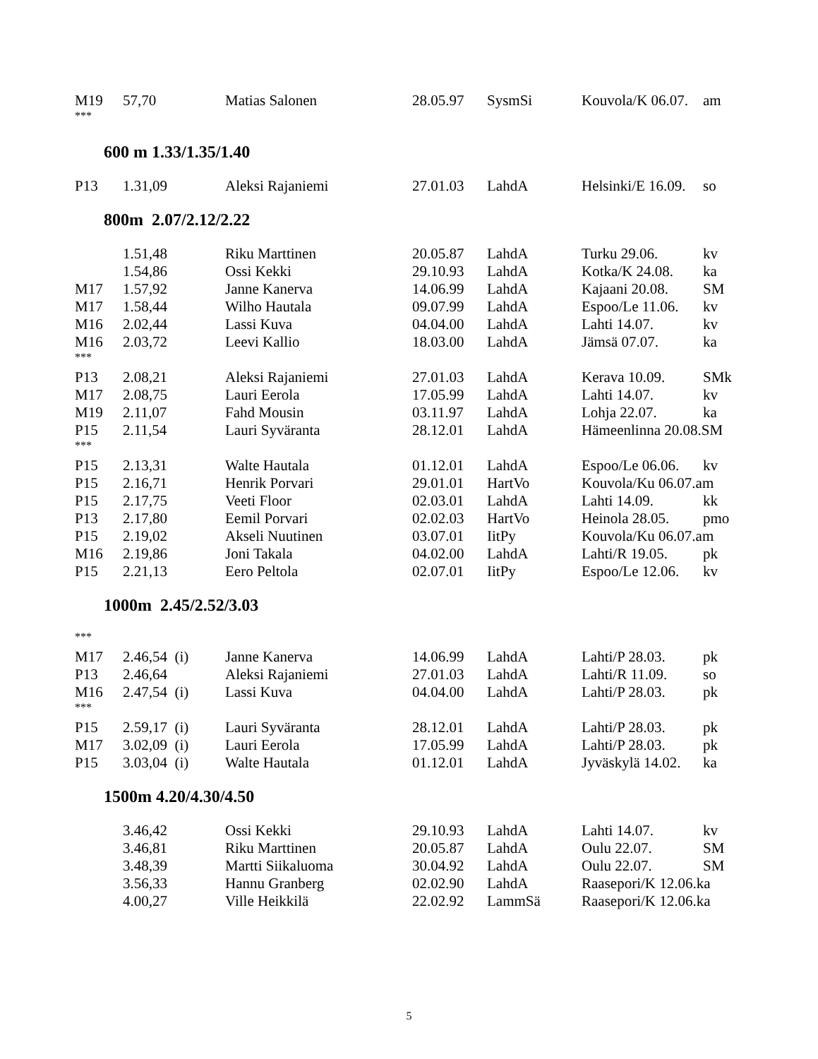| M19 | 57,70 | Matias Salonen | 28.05.97 | SysmSi | Kouvola/K 06.07. | am |
| *** | | | | | | |
600 m 1.33/1.35/1.40
| P13 | 1.31,09 | Aleksi Rajaniemi | 27.01.03 | LahdA | Helsinki/E 16.09. | so |
800m 2.07/2.12/2.22
| | 1.51,48 | Riku Marttinen | 20.05.87 | LahdA | Turku 29.06. | kv |
| | 1.54,86 | Ossi Kekki | 29.10.93 | LahdA | Kotka/K 24.08. | ka |
| M17 | 1.57,92 | Janne Kanerva | 14.06.99 | LahdA | Kajaani 20.08. | SM |
| M17 | 1.58,44 | Wilho Hautala | 09.07.99 | LahdA | Espoo/Le 11.06. | kv |
| M16 | 2.02,44 | Lassi Kuva | 04.04.00 | LahdA | Lahti 14.07. | kv |
| M16 | 2.03,72 | Leevi Kallio | 18.03.00 | LahdA | Jämsä 07.07. | ka |
| *** | | | | | | |
| P13 | 2.08,21 | Aleksi Rajaniemi | 27.01.03 | LahdA | Kerava 10.09. | SMk |
| M17 | 2.08,75 | Lauri Eerola | 17.05.99 | LahdA | Lahti 14.07. | kv |
| M19 | 2.11,07 | Fahd Mousin | 03.11.97 | LahdA | Lohja 22.07. | ka |
| P15 | 2.11,54 | Lauri Syväranta | 28.12.01 | LahdA | Hämeenlinna 20.08.SM | |
| *** | | | | | | |
| P15 | 2.13,31 | Walte Hautala | 01.12.01 | LahdA | Espoo/Le 06.06. | kv |
| P15 | 2.16,71 | Henrik Porvari | 29.01.01 | HartVo | Kouvola/Ku 06.07.am | |
| P15 | 2.17,75 | Veeti Floor | 02.03.01 | LahdA | Lahti 14.09. | kk |
| P13 | 2.17,80 | Eemil Porvari | 02.02.03 | HartVo | Heinola 28.05. | pmo |
| P15 | 2.19,02 | Akseli Nuutinen | 03.07.01 | IitPy | Kouvola/Ku 06.07.am | |
| M16 | 2.19,86 | Joni Takala | 04.02.00 | LahdA | Lahti/R 19.05. | pk |
| P15 | 2.21,13 | Eero Peltola | 02.07.01 | IitPy | Espoo/Le 12.06. | kv |
1000m 2.45/2.52/3.03
| *** | | | | | | |
| M17 | 2.46,54 (i) | Janne Kanerva | 14.06.99 | LahdA | Lahti/P 28.03. | pk |
| P13 | 2.46,64 | Aleksi Rajaniemi | 27.01.03 | LahdA | Lahti/R 11.09. | so |
| M16 | 2.47,54 (i) | Lassi Kuva | 04.04.00 | LahdA | Lahti/P 28.03. | pk |
| *** | | | | | | |
| P15 | 2.59,17 (i) | Lauri Syväranta | 28.12.01 | LahdA | Lahti/P 28.03. | pk |
| M17 | 3.02,09 (i) | Lauri Eerola | 17.05.99 | LahdA | Lahti/P 28.03. | pk |
| P15 | 3.03,04 (i) | Walte Hautala | 01.12.01 | LahdA | Jyväskylä 14.02. | ka |
1500m 4.20/4.30/4.50
| | 3.46,42 | Ossi Kekki | 29.10.93 | LahdA | Lahti 14.07. | kv |
| | 3.46,81 | Riku Marttinen | 20.05.87 | LahdA | Oulu 22.07. | SM |
| | 3.48,39 | Martti Siikaluoma | 30.04.92 | LahdA | Oulu 22.07. | SM |
| | 3.56,33 | Hannu Granberg | 02.02.90 | LahdA | Raasepori/K 12.06.ka | |
| | 4.00,27 | Ville Heikkilä | 22.02.92 | LammSä | Raasepori/K 12.06.ka | |
5